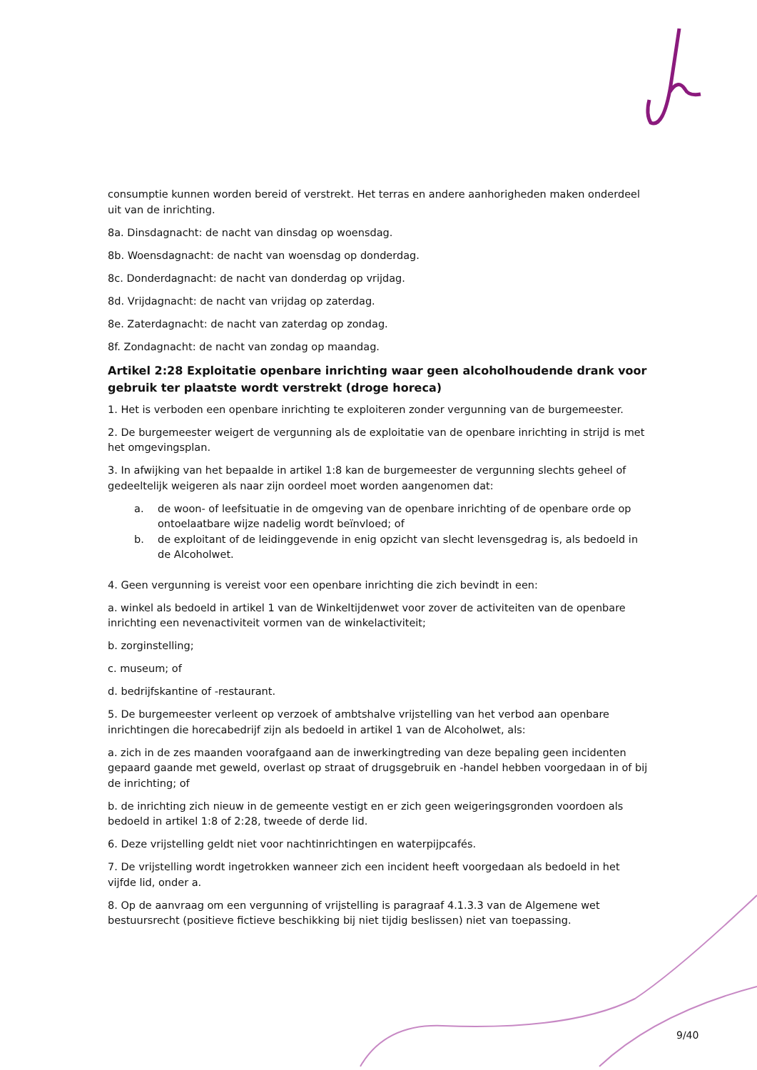consumptie kunnen worden bereid of verstrekt. Het terras en andere aanhorigheden maken onderdeel uit van de inrichting.
8a. Dinsdagnacht: de nacht van dinsdag op woensdag.
8b. Woensdagnacht: de nacht van woensdag op donderdag.
8c. Donderdagnacht: de nacht van donderdag op vrijdag.
8d. Vrijdagnacht: de nacht van vrijdag op zaterdag.
8e. Zaterdagnacht: de nacht van zaterdag op zondag.
8f. Zondagnacht: de nacht van zondag op maandag.
Artikel 2:28 Exploitatie openbare inrichting waar geen alcoholhoudende drank voor gebruik ter plaatste wordt verstrekt (droge horeca)
1. Het is verboden een openbare inrichting te exploiteren zonder vergunning van de burgemeester.
2. De burgemeester weigert de vergunning als de exploitatie van de openbare inrichting in strijd is met het omgevingsplan.
3. In afwijking van het bepaalde in artikel 1:8 kan de burgemeester de vergunning slechts geheel of gedeeltelijk weigeren als naar zijn oordeel moet worden aangenomen dat:
a. de woon- of leefsituatie in de omgeving van de openbare inrichting of de openbare orde op ontoelaatbare wijze nadelig wordt beïnvloed; of
b. de exploitant of de leidinggevende in enig opzicht van slecht levensgedrag is, als bedoeld in de Alcoholwet.
4. Geen vergunning is vereist voor een openbare inrichting die zich bevindt in een:
a. winkel als bedoeld in artikel 1 van de Winkeltijdenwet voor zover de activiteiten van de openbare inrichting een nevenactiviteit vormen van de winkelactiviteit;
b. zorginstelling;
c. museum; of
d. bedrijfskantine of -restaurant.
5. De burgemeester verleent op verzoek of ambtshalve vrijstelling van het verbod aan openbare inrichtingen die horecabedrijf zijn als bedoeld in artikel 1 van de Alcoholwet, als:
a. zich in de zes maanden voorafgaand aan de inwerkingtreding van deze bepaling geen incidenten gepaard gaande met geweld, overlast op straat of drugsgebruik en -handel hebben voorgedaan in of bij de inrichting; of
b. de inrichting zich nieuw in de gemeente vestigt en er zich geen weigeringsgronden voordoen als bedoeld in artikel 1:8 of 2:28, tweede of derde lid.
6. Deze vrijstelling geldt niet voor nachtinrichtingen en waterpijpcafés.
7. De vrijstelling wordt ingetrokken wanneer zich een incident heeft voorgedaan als bedoeld in het vijfde lid, onder a.
8. Op de aanvraag om een vergunning of vrijstelling is paragraaf 4.1.3.3 van de Algemene wet bestuursrecht (positieve fictieve beschikking bij niet tijdig beslissen) niet van toepassing.
9/40